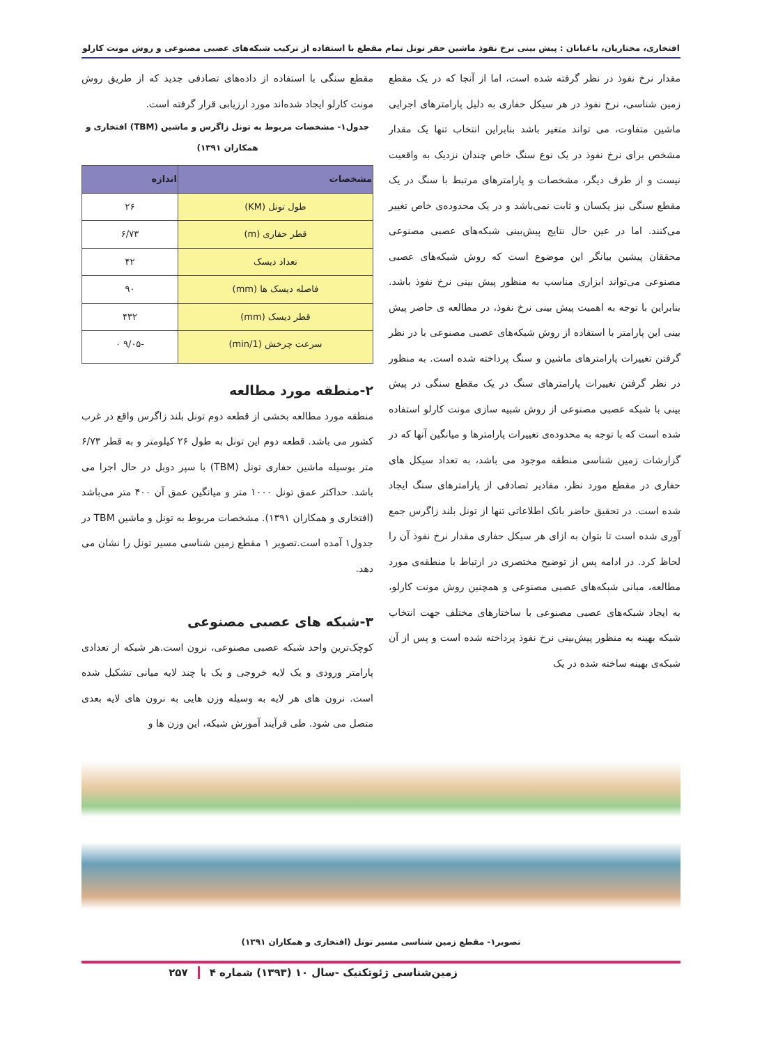افتخاری، مختاریان، باغبانان : پیش بینی نرخ نفوذ ماشین حفر تونل تمام مقطع با استفاده از ترکیب شبکه‌های عصبی مصنوعی و روش مونت کارلو
مقدار نرخ نفوذ در نظر گرفته شده است، اما از آنجا که در یک مقطع زمین شناسی، نرخ نفوذ در هر سیکل حفاری به دلیل پارامترهای اجرایی ماشین متفاوت، می تواند متغیر باشد بنابراین انتخاب تنها یک مقدار مشخص برای نرخ نفوذ در یک نوع سنگ خاص چندان نزدیک به واقعیت نیست و از طرف دیگر، مشخصات و پارامترهای مرتبط با سنگ در یک مقطع سنگی نیز یکسان و ثابت نمی‌باشد و در یک محدوده‌ی خاص تغییر می‌کنند. اما در عین حال نتایج پیش‌بینی شبکه‌های عصبی مصنوعی محققان پیشین بیانگر این موضوع است که روش شبکه‌های عصبی مصنوعی می‌تواند ابزاری مناسب به منظور پیش بینی نرخ نفوذ باشد. بنابراین با توجه به اهمیت پیش بینی نرخ نفوذ، در مطالعه ی حاضر پیش بینی این پارامتر با استفاده از روش شبکه‌های عصبی مصنوعی با در نظر گرفتن تغییرات پارامترهای ماشین و سنگ پرداخته شده است. به منظور در نظر گرفتن تغییرات پارامترهای سنگ در یک مقطع سنگی در پیش بینی با شبکه عصبی مصنوعی از روش شبیه سازی مونت کارلو استفاده شده است که با توجه به محدوده‌ی تغییرات پارامترها و میانگین آنها که در گزارشات زمین شناسی منطقه موجود می باشد، به تعداد سیکل های حفاری در مقطع مورد نظر، مقادیر تصادفی از پارامترهای سنگ ایجاد شده است. در تحقیق حاضر بانک اطلاعاتی تنها از تونل بلند زاگرس جمع آوری شده است تا بتوان به ازای هر سیکل حفاری مقدار نرخ نفوذ آن را لحاظ کرد. در ادامه پس از توضیح مختصری در ارتباط با منطقه‌ی مورد مطالعه، مبانی شبکه‌های عصبی مصنوعی و همچنین روش مونت کارلو، به ایجاد شبکه‌های عصبی مصنوعی با ساختارهای مختلف جهت انتخاب شبکه بهینه به منظور پیش‌بینی نرخ نفوذ پرداخته شده است و پس از آن شبکه‌ی بهینه ساخته شده در یک
مقطع سنگی با استفاده از داده‌های تصادفی جدید که از طریق روش مونت کارلو ایجاد شده‌اند مورد ارزیابی قرار گرفته است.
جدول۱- مشخصات مربوط به تونل زاگرس و ماشین (TBM) افتخاری و همکاران ۱۳۹۱)
| مشخصات | اندازه |
| --- | --- |
| طول تونل (KM) | ۲۶ |
| قطر حفاری (m) | ۶/۷۳ |
| تعداد دیسک | ۴۲ |
| فاصله دیسک ها (mm) | ۹۰ |
| قطر دیسک (mm) | ۴۳۲ |
| سرعت چرخش (1/min) | -۹/۰۵ ۰ |
۲-منطقه مورد مطالعه
منطقه مورد مطالعه بخشی از قطعه دوم تونل بلند زاگرس واقع در غرب کشور می باشد. قطعه دوم این تونل به طول ۲۶ کیلومتر و به قطر ۶/۷۳ متر بوسیله ماشین حفاری تونل (TBM) با سپر دوبل در حال اجرا می باشد. حداکثر عمق تونل ۱۰۰۰ متر و میانگین عمق آن ۴۰۰ متر می‌باشد (افتخاری و همکاران ۱۳۹۱). مشخصات مربوط به تونل و ماشین TBM در جدول۱ آمده است.تصویر ۱ مقطع زمین شناسی مسیر تونل را نشان می دهد.
۳-شبکه های عصبی مصنوعی
کوچک‌ترین واحد شبکه عصبی مصنوعی، نرون است.هر شبکه از تعدادی پارامتر ورودی و یک لایه خروجی و یک یا چند لایه میانی تشکیل شده است. نرون های هر لایه به وسیله وزن هایی به نرون های لایه بعدی متصل می شود. طی فرآیند آموزش شبکه، این وزن ها و
تصویر۱- مقطع زمین شناسی مسیر تونل (افتخاری و همکاران ۱۳۹۱)
زمین‌شناسی ژئوتکنیک -سال ۱۰ (۱۳۹۳) شماره ۴ ۲۵۷